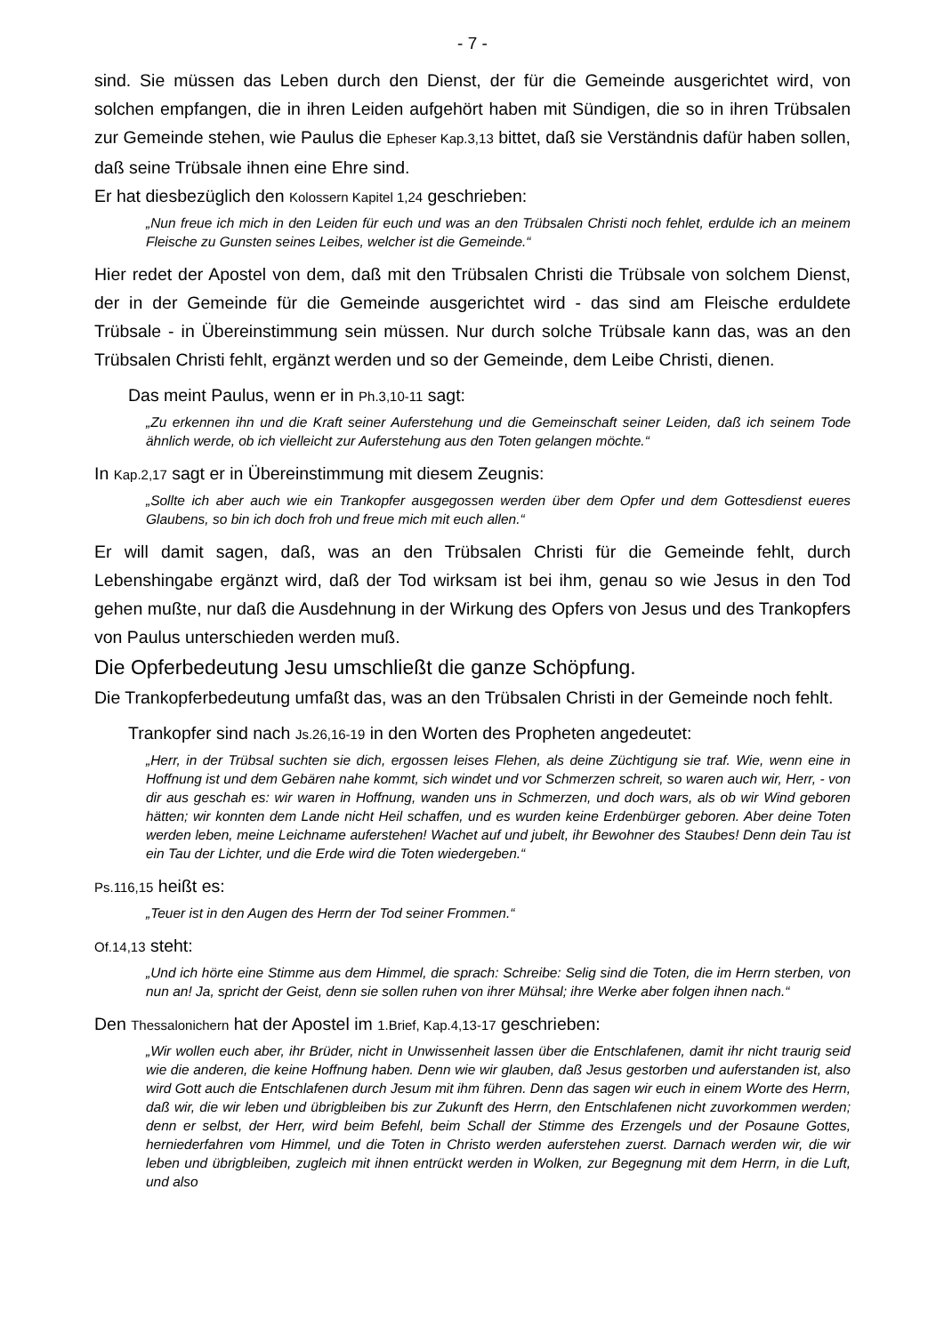- 7 -
sind. Sie müssen das Leben durch den Dienst, der für die Gemeinde ausgerichtet wird, von solchen empfangen, die in ihren Leiden aufgehört haben mit Sündigen, die so in ihren Trübsalen zur Gemeinde stehen, wie Paulus die Epheser Kap.3,13 bittet, daß sie Verständnis dafür haben sollen, daß seine Trübsale ihnen eine Ehre sind.
Er hat diesbezüglich den Kolossern Kapitel 1,24 geschrieben:
„Nun freue ich mich in den Leiden für euch und was an den Trübsalen Christi noch fehlet, erdulde ich an meinem Fleische zu Gunsten seines Leibes, welcher ist die Gemeinde.“
Hier redet der Apostel von dem, daß mit den Trübsalen Christi die Trübsale von solchem Dienst, der in der Gemeinde für die Gemeinde ausgerichtet wird - das sind am Fleische erduldete Trübsale - in Übereinstimmung sein müssen. Nur durch solche Trübsale kann das, was an den Trübsalen Christi fehlt, ergänzt werden und so der Gemeinde, dem Leibe Christi, dienen.
Das meint Paulus, wenn er in Ph.3,10-11 sagt:
„Zu erkennen ihn und die Kraft seiner Auferstehung und die Gemeinschaft seiner Leiden, daß ich seinem Tode ähnlich werde, ob ich vielleicht zur Auferstehung aus den Toten gelangen möchte.“
In Kap.2,17 sagt er in Übereinstimmung mit diesem Zeugnis:
„Sollte ich aber auch wie ein Trankopfer ausgegossen werden über dem Opfer und dem Gottesdienst eueres Glaubens, so bin ich doch froh und freue mich mit euch allen.“
Er will damit sagen, daß, was an den Trübsalen Christi für die Gemeinde fehlt, durch Lebenshingabe ergänzt wird, daß der Tod wirksam ist bei ihm, genau so wie Jesus in den Tod gehen mußte, nur daß die Ausdehnung in der Wirkung des Opfers von Jesus und des Trankopfers von Paulus unterschieden werden muß.
Die Opferbedeutung Jesu umschließt die ganze Schöpfung.
Die Trankopferbedeutung umfaßt das, was an den Trübsalen Christi in der Gemeinde noch fehlt.
Trankopfer sind nach Js.26,16-19 in den Worten des Propheten angedeutet:
„Herr, in der Trübsal suchten sie dich, ergossen leises Flehen, als deine Züchtigung sie traf. Wie, wenn eine in Hoffnung ist und dem Gebären nahe kommt, sich windet und vor Schmerzen schreit, so waren auch wir, Herr, - von dir aus geschah es: wir waren in Hoffnung, wanden uns in Schmerzen, und doch wars, als ob wir Wind geboren hätten; wir konnten dem Lande nicht Heil schaffen, und es wurden keine Erdenbürger geboren. Aber deine Toten werden leben, meine Leichname auferstehen! Wachet auf und jubelt, ihr Bewohner des Staubes! Denn dein Tau ist ein Tau der Lichter, und die Erde wird die Toten wiedergeben.“
Ps.116,15 heißt es:
„Teuer ist in den Augen des Herrn der Tod seiner Frommen.“
Of.14,13 steht:
„Und ich hörte eine Stimme aus dem Himmel, die sprach: Schreibe: Selig sind die Toten, die im Herrn sterben, von nun an! Ja, spricht der Geist, denn sie sollen ruhen von ihrer Mühsal; ihre Werke aber folgen ihnen nach.“
Den Thessalonichern hat der Apostel im 1.Brief, Kap.4,13-17 geschrieben:
„Wir wollen euch aber, ihr Brüder, nicht in Unwissenheit lassen über die Entschlafenen, damit ihr nicht traurig seid wie die anderen, die keine Hoffnung haben. Denn wie wir glauben, daß Jesus gestorben und auferstanden ist, also wird Gott auch die Entschlafenen durch Jesum mit ihm führen. Denn das sagen wir euch in einem Worte des Herrn, daß wir, die wir leben und übrigbleiben bis zur Zukunft des Herrn, den Entschlafenen nicht zuvorkommen werden; denn er selbst, der Herr, wird beim Befehl, beim Schall der Stimme des Erzengels und der Posaune Gottes, herniederfahren vom Himmel, und die Toten in Christo werden auferstehen zuerst. Darnach werden wir, die wir leben und übrigbleiben, zugleich mit ihnen entrückt werden in Wolken, zur Begegnung mit dem Herrn, in die Luft, und also